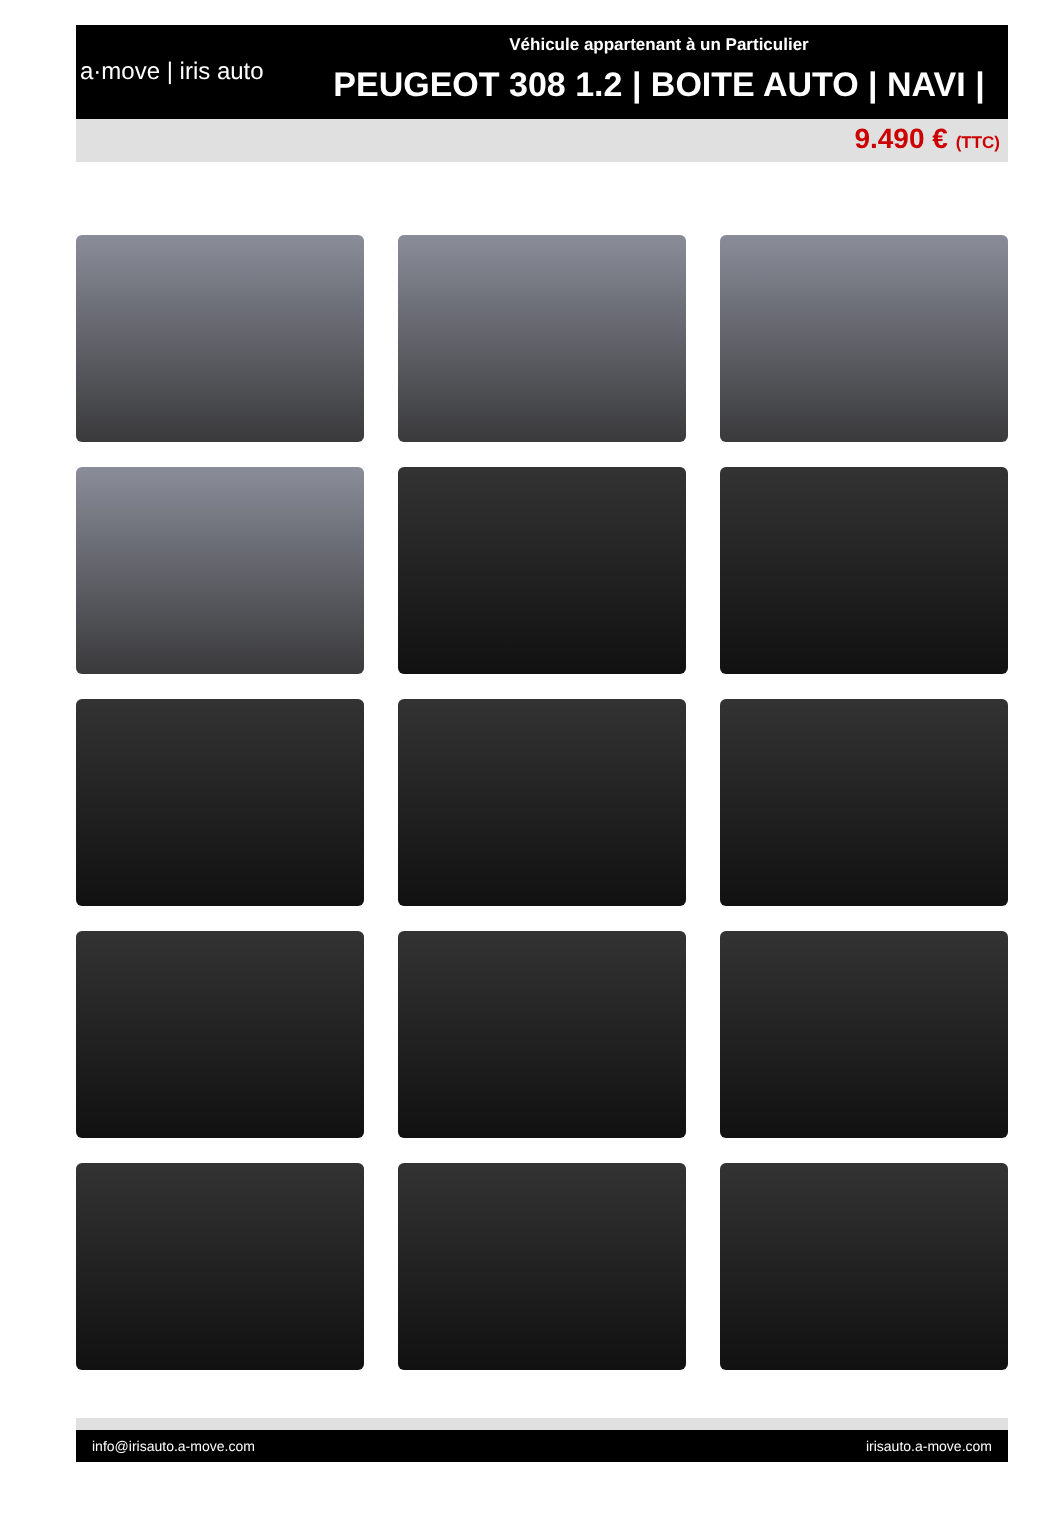a·move | iris auto
Véhicule appartenant à un Particulier
PEUGEOT 308 1.2 | BOITE AUTO | NAVI |
9.490 € (TTC)
info@irisauto.a-move.com irisauto.a-move.com